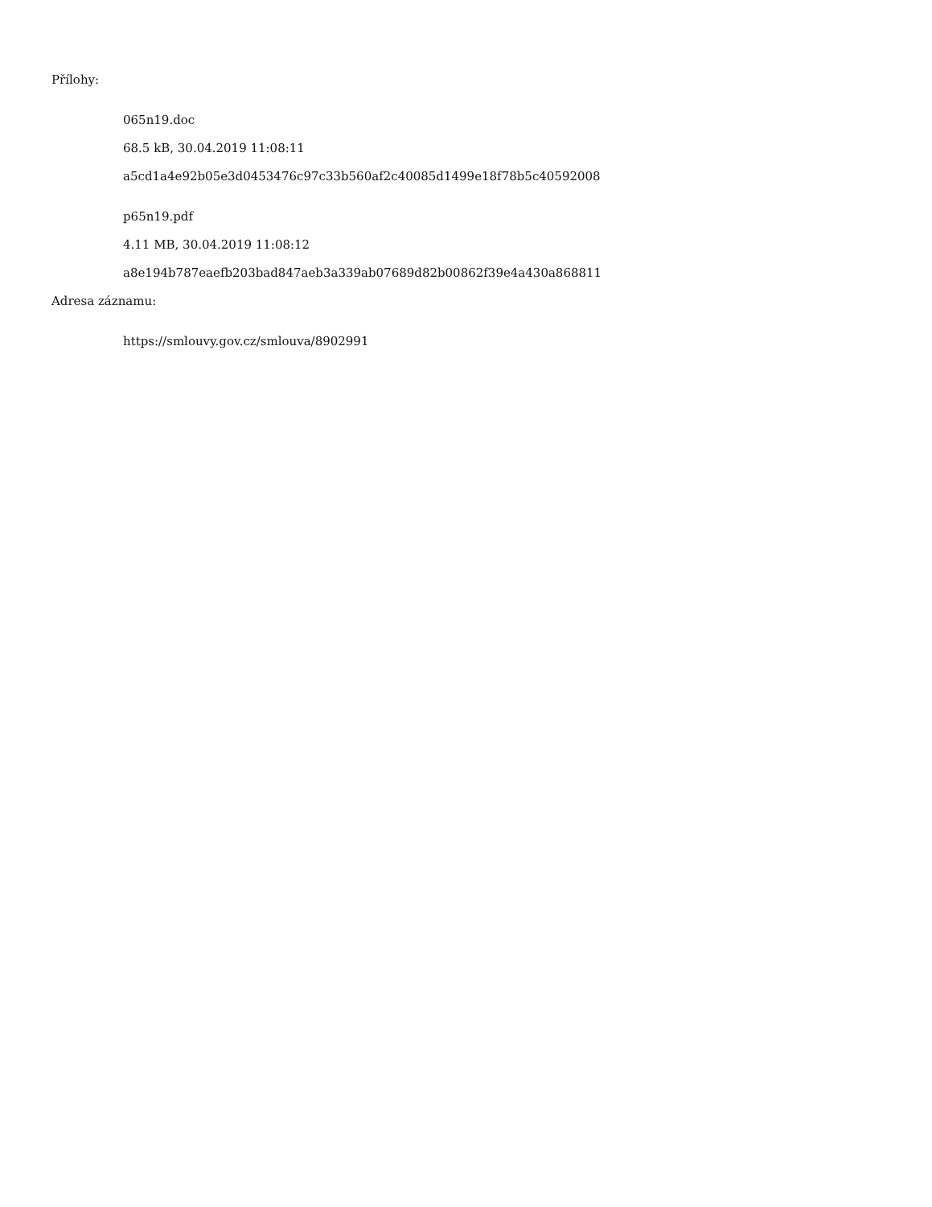Přílohy:
065n19.doc
68.5 kB, 30.04.2019 11:08:11
a5cd1a4e92b05e3d0453476c97c33b560af2c40085d1499e18f78b5c40592008
p65n19.pdf
4.11 MB, 30.04.2019 11:08:12
a8e194b787eaefb203bad847aeb3a339ab07689d82b00862f39e4a430a868811
Adresa záznamu:
https://smlouvy.gov.cz/smlouva/8902991